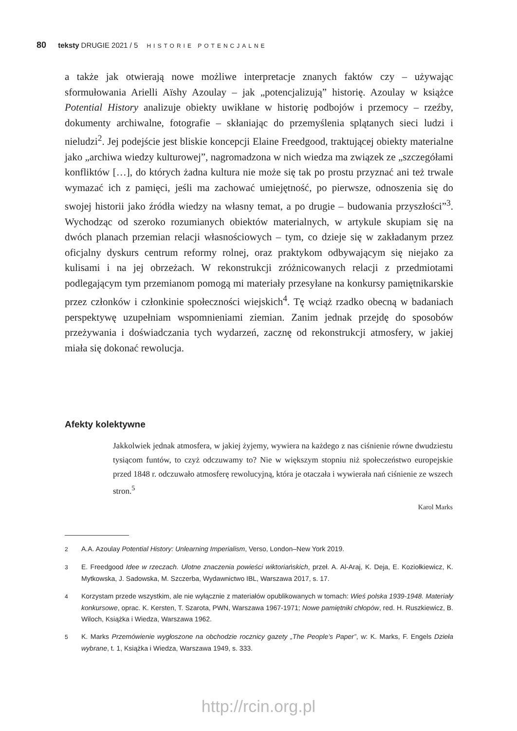80 teksty DRUGIE 2021 / 5 HISTORIE POTENCJALNE
a także jak otwierają nowe możliwe interpretacje znanych faktów czy – używając sformułowania Arielli Aïshy Azoulay – jak „potencjalizują” historię. Azoulay w książce Potential History analizuje obiekty uwikłane w historię podbojów i przemocy – rzeźby, dokumenty archiwalne, fotografie – skłaniając do przemyślenia splątanych sieci ludzi i nieludzi<sup>2</sup>. Jej podejście jest bliskie koncepcji Elaine Freedgood, traktującej obiekty materialne jako „archiwa wiedzy kulturowej”, nagromadzona w nich wiedza ma związek ze „szczegółami konfliktów […], do których żadna kultura nie może się tak po prostu przyznać ani też trwale wymazać ich z pamięci, jeśli ma zachować umiejętność, po pierwsze, odnoszenia się do swojej historii jako źródła wiedzy na własny temat, a po drugie – budowania przyszłości”<sup>3</sup>. Wychodząc od szeroko rozumianych obiektów materialnych, w artykule skupiam się na dwóch planach przemian relacji własnościowych – tym, co dzieje się w zakładanym przez oficjalny dyskurs centrum reformy rolnej, oraz praktykom odbywającym się niejako za kulisami i na jej obrzeżach. W rekonstrukcji zróżnicowanych relacji z przedmiotami podlegającym tym przemianom pomogą mi materiały przesyłane na konkursy pamiętnikarskie przez członków i członkinie społeczności wiejskich<sup>4</sup>. Tę wciąż rzadko obecną w badaniach perspektywę uzupełniam wspomnieniami ziemian. Zanim jednak przejdę do sposobów przeżywania i doświadczania tych wydarzeń, zacznę od rekonstrukcji atmosfery, w jakiej miała się dokonać rewolucja.
Afekty kolektywne
Jakkolwiek jednak atmosfera, w jakiej żyjemy, wywiera na każdego z nas ciśnienie równe dwudziestu tysiącom funtów, to czyż odczuwamy to? Nie w większym stopniu niż społeczeństwo europejskie przed 1848 r. odczuwało atmosferę rewolucyjną, która je otaczała i wywierała nań ciśnienie ze wszech stron.<sup>5</sup>
Karol Marks
2 A.A. Azoulay Potential History: Unlearning Imperialism, Verso, London–New York 2019.
3 E. Freedgood Idee w rzeczach. Ulotne znaczenia powieści wiktoriańskich, przeł. A. Al-Araj, K. Deja, E. Koziołkiewicz, K. Mytkowska, J. Sadowska, M. Szczerba, Wydawnictwo IBL, Warszawa 2017, s. 17.
4 Korzystam przede wszystkim, ale nie wyłącznie z materiałów opublikowanych w tomach: Wieś polska 1939-1948. Materiały konkursowe, oprac. K. Kersten, T. Szarota, PWN, Warszawa 1967-1971; Nowe pamiętniki chłopów, red. H. Ruszkiewicz, B. Wiloch, Książka i Wiedza, Warszawa 1962.
5 K. Marks Przemówienie wygłoszone na obchodzie rocznicy gazety „The People’s Paper”, w: K. Marks, F. Engels Dzieła wybrane, t. 1, Książka i Wiedza, Warszawa 1949, s. 333.
http://rcin.org.pl